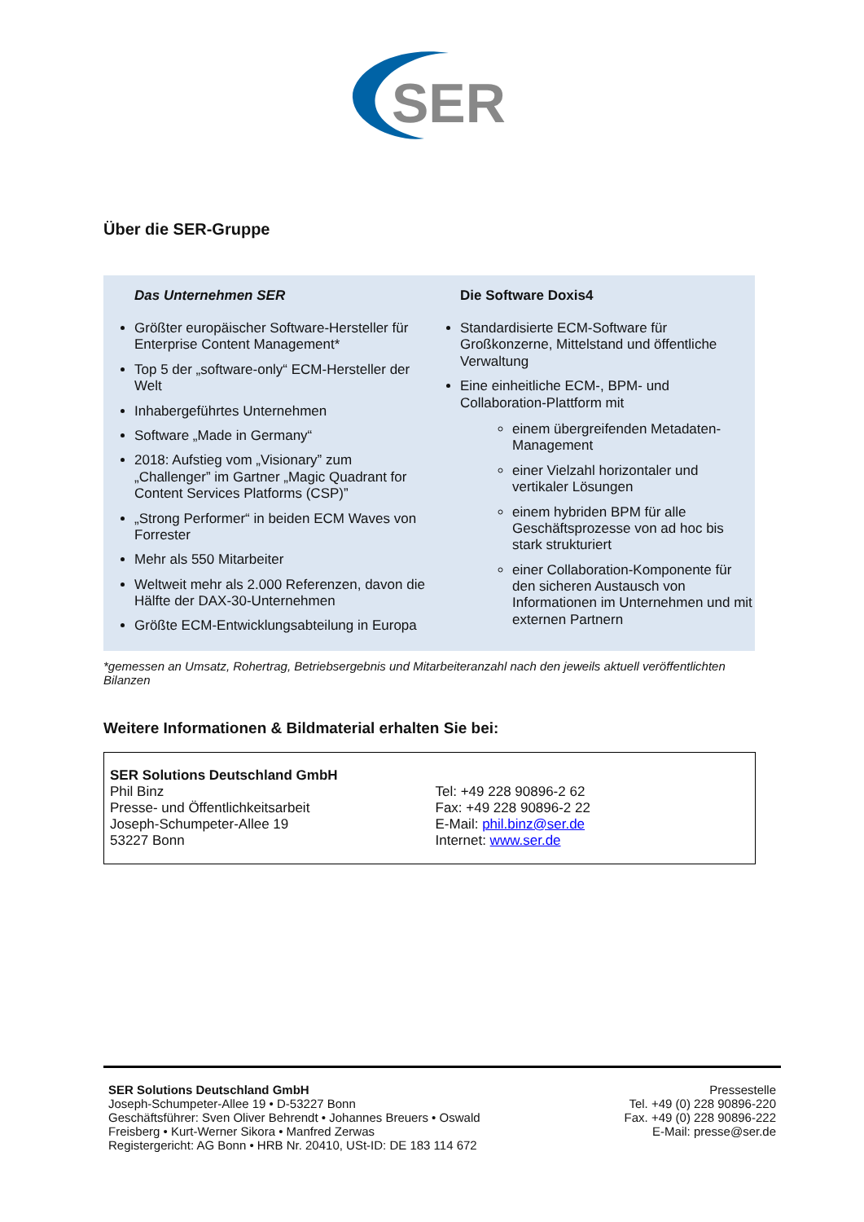SER
Über die SER-Gruppe
Das Unternehmen SER
Größter europäischer Software-Hersteller für Enterprise Content Management*
Top 5 der „software-only“ ECM-Hersteller der Welt
Inhabergeführtes Unternehmen
Software „Made in Germany“
2018: Aufstieg vom „Visionary” zum „Challenger” im Gartner „Magic Quadrant for Content Services Platforms (CSP)”
„Strong Performer“ in beiden ECM Waves von Forrester
Mehr als 550 Mitarbeiter
Weltweit mehr als 2.000 Referenzen, davon die Hälfte der DAX-30-Unternehmen
Größte ECM-Entwicklungsabteilung in Europa
Die Software Doxis4
Standardisierte ECM-Software für Großkonzerne, Mittelstand und öffentliche Verwaltung
Eine einheitliche ECM-, BPM- und Collaboration-Plattform mit
einem übergreifenden Metadaten-Management
einer Vielzahl horizontaler und vertikaler Lösungen
einem hybriden BPM für alle Geschäftsprozesse von ad hoc bis stark strukturiert
einer Collaboration-Komponente für den sicheren Austausch von Informationen im Unternehmen und mit externen Partnern
*gemessen an Umsatz, Rohertrag, Betriebsergebnis und Mitarbeiteranzahl nach den jeweils aktuell veröffentlichten Bilanzen
Weitere Informationen & Bildmaterial erhalten Sie bei:
| SER Solutions Deutschland GmbH Phil Binz Presse- und Öffentlichkeitsarbeit Joseph-Schumpeter-Allee 19 53227 Bonn | Tel: +49 228 90896-2 62 Fax: +49 228 90896-2 22 E-Mail: phil.binz@ser.de Internet: www.ser.de |
SER Solutions Deutschland GmbH
Joseph-Schumpeter-Allee 19 • D-53227 Bonn
Geschäftsführer: Sven Oliver Behrendt • Johannes Breuers • Oswald Freisberg • Kurt-Werner Sikora • Manfred Zerwas
Registergericht: AG Bonn • HRB Nr. 20410, USt-ID: DE 183 114 672
Pressestelle
Tel. +49 (0) 228 90896-220
Fax. +49 (0) 228 90896-222
E-Mail: presse@ser.de